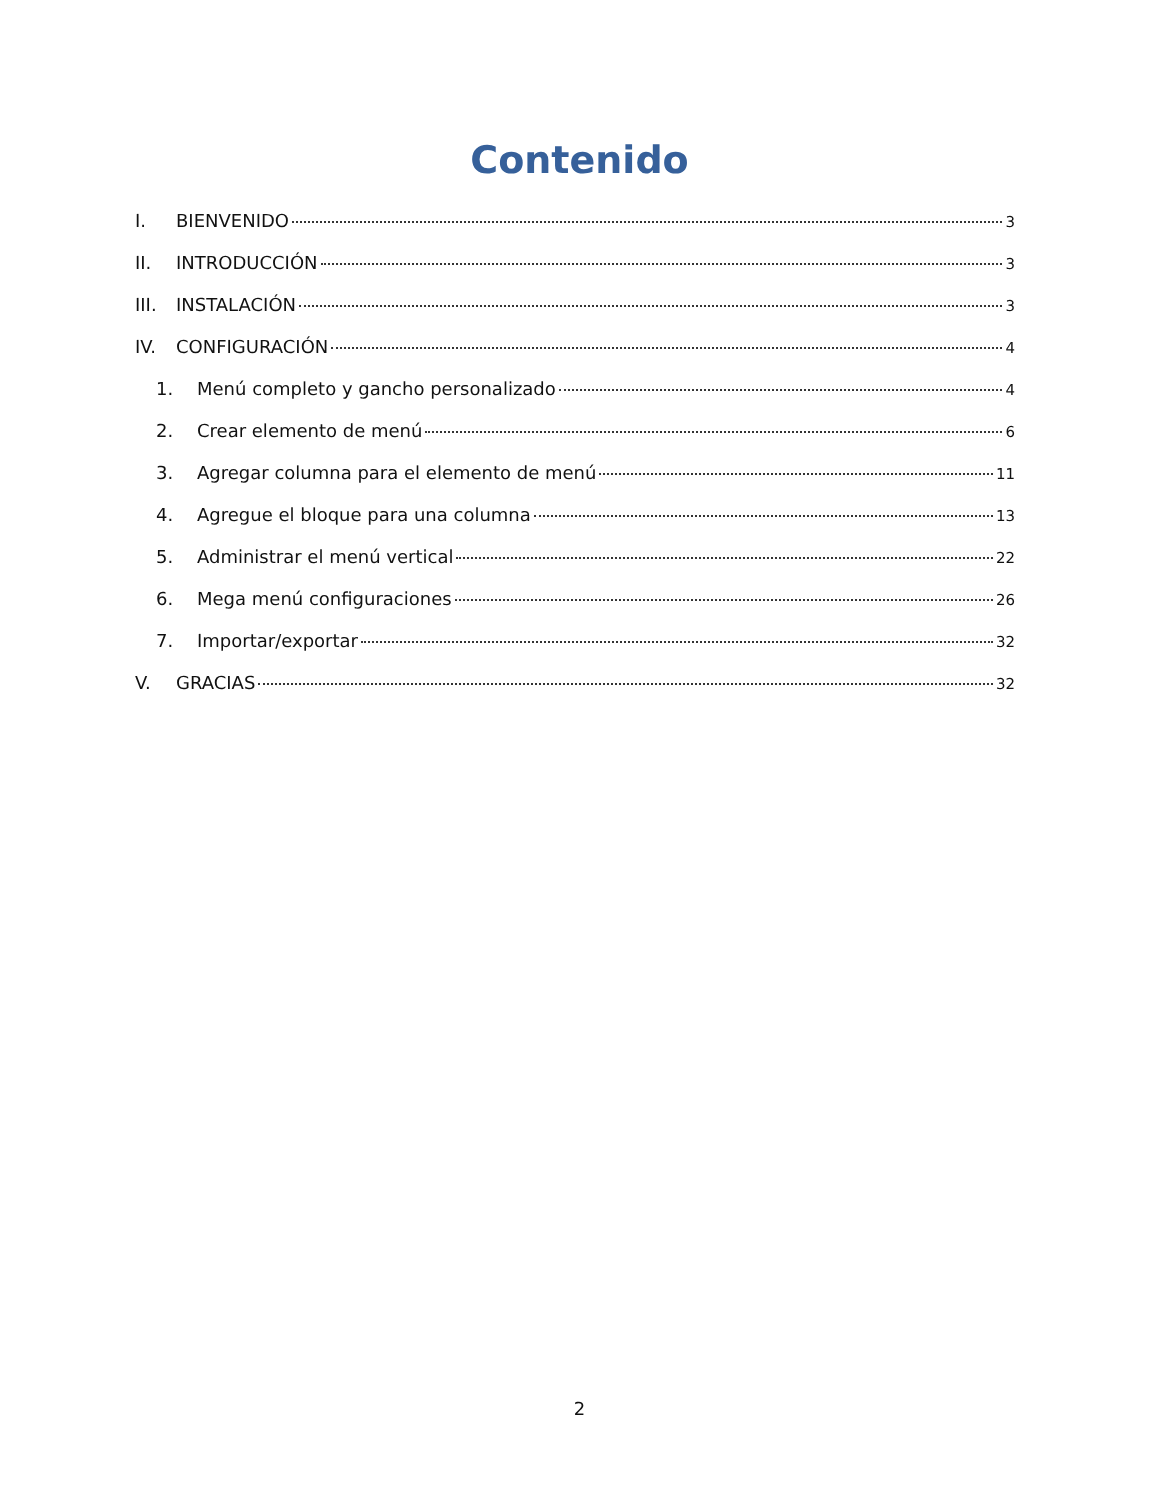Contenido
I. BIENVENIDO 3
II. INTRODUCCIÓN 3
III. INSTALACIÓN 3
IV. CONFIGURACIÓN 4
1. Menú completo y gancho personalizado 4
2. Crear elemento de menú 6
3. Agregar columna para el elemento de menú 11
4. Agregue el bloque para una columna 13
5. Administrar el menú vertical 22
6. Mega menú configuraciones 26
7. Importar/exportar 32
V. GRACIAS 32
2